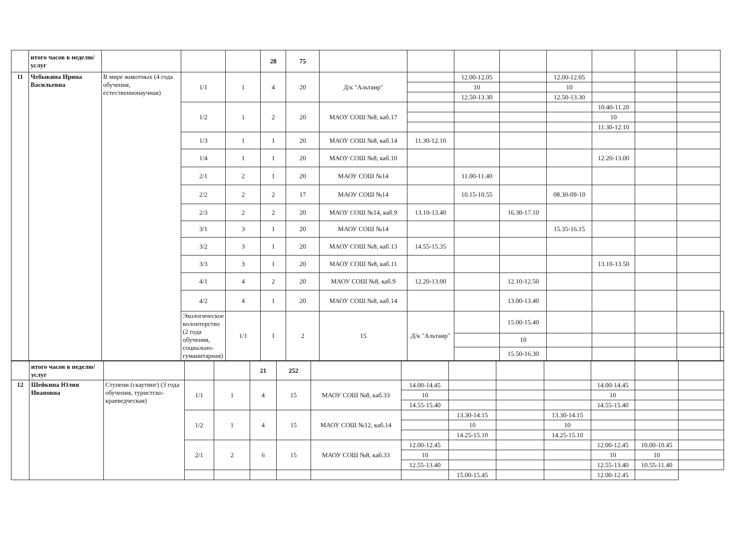| | итого часов в неделю/услуг | | | | 28 | 75 | | | | | | | | | |
| 11 | Чебыкина Ирина Васильевна | В мире животных (4 года обучения, естественнонаучная) | 1/1 | 1 | 4 | 20 | Д/к "Альтаир" | | 12.00-12.05 | | 12.00-12.05 | | | | |
| | | | | | | | | | 10 | | 10 | | | | |
| | | | | | | | | | 12.50-13.30 | | 12.50-13.30 | | | | |
| | | | 1/2 | 1 | 2 | 20 | МАОУ СОШ №8, каб.17 | | | | | 10.40-11.20 | | | |
| | | | | | | | | | | | | 10 | | | |
| | | | | | | | | | | | | 11.30-12.10 | | | |
| | | | 1/3 | 1 | 1 | 20 | МАОУ СОШ №8, каб.14 | 11.30-12.10 | | | | | | | |
| | | | 1/4 | 1 | 1 | 20 | МАОУ СОШ №8, каб.10 | | | | | 12.20-13.00 | | | |
| | | | 2/1 | 2 | 1 | 20 | МАОУ СОШ №14 | | 11.00-11.40 | | | | | | |
| | | | 2/2 | 2 | 2 | 17 | МАОУ СОШ №14 | | 10.15-10.55 | | 08.30-09-10 | | | | |
| | | | 2/3 | 2 | 2 | 20 | МАОУ СОШ №14, каб.9 | 13.10-13.40 | | 16.30-17.10 | | | | | |
| | | | 3/1 | 3 | 1 | 20 | МАОУ СОШ №14 | | | | 15.35-16.15 | | | | |
| | | | 3/2 | 3 | 1 | 20 | МАОУ СОШ №8, каб.13 | 14.55-15.35 | | | | | | | |
| | | | 3/3 | 3 | 1 | 20 | МАОУ СОШ №8, каб.11 | | | | | 13.10-13.50 | | | |
| | | | 4/1 | 4 | 2 | 20 | МАОУ СОШ №8, каб.9 | 12.20-13.00 | | 12.10-12.50 | | | | | |
| | | | 4/2 | 4 | 1 | 20 | МАОУ СОШ №8, каб.14 | | | 13.00-13.40 | | | | | |
| | | | Экологическое волонтерство (2 года обучения, социально-гуманитарная) | 1/1 | 1 | 2 | 15 | Д/к "Альтаир" | | 15.00-15.40 | | | | | |
| | | | | | | | | | | 10 | | | | | |
| | | | | | | | | | | 15.50-16.30 | | | | | |
| | итого часов в неделю/услуг | | | | 21 | 252 | | | | | | | | |
| 12 | Шейкина Юлия Ивановна | Ступени (скаутинг) (3 года обучения, туристско-краеведческая) | 1/1 | 1 | 4 | 15 | МАОУ СОШ №8, каб.33 | 14.00-14.45 | | | | 14.00-14.45 | | |
| | | | | | | | | 10 | | | | 10 | | |
| | | | | | | | | 14.55-15.40 | | | | 14.55-15.40 | | |
| | | | 1/2 | 1 | 4 | 15 | МАОУ СОШ №12, каб.14 | | 13.30-14.15 | | 13.30-14.15 | | | |
| | | | | | | | | | 10 | | 10 | | | |
| | | | | | | | | | 14.25-15.10 | | 14.25-15.10 | | | |
| | | | 2/1 | 2 | 6 | 15 | МАОУ СОШ №8, каб.33 | 12.00-12.45 | | | | 12.00-12.45 | 10.00-10.45 | |
| | | | | | | | | 10 | | | | 10 | 10 | |
| | | | | | | | | 12.55-13.40 | | | | 12.55-13.40 | 10.55-11.40 | |
| | | | | | | | | | 15.00-15.45 | | | 12.00-12.45 | | |